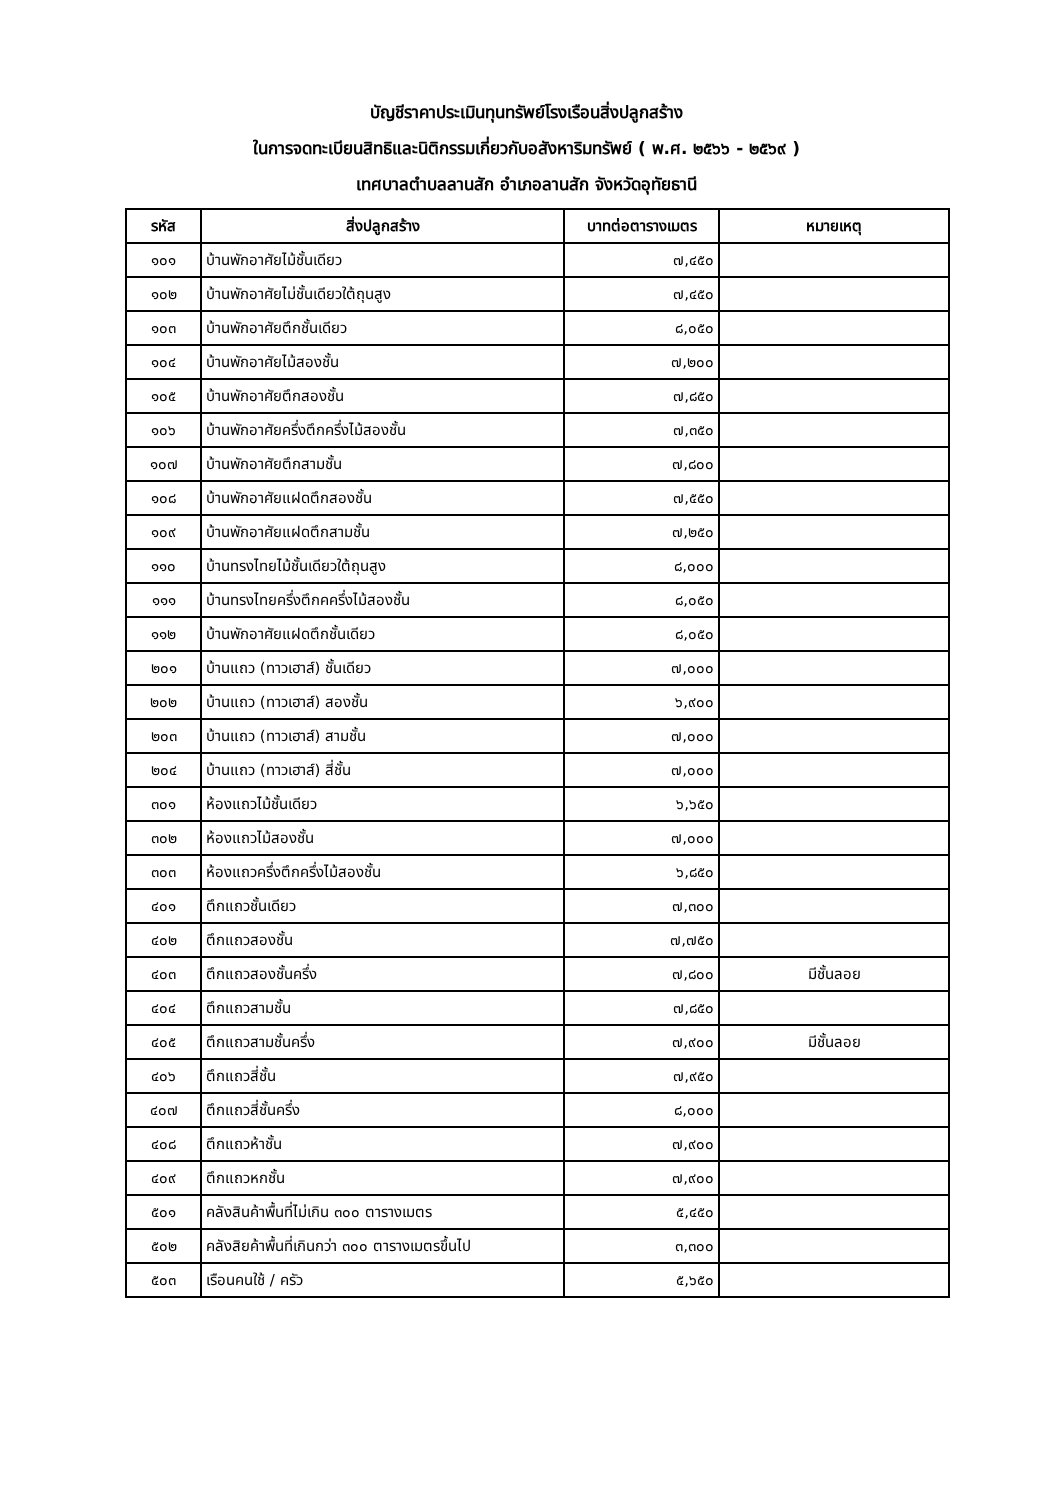บัญชีราคาประเมินทุนทรัพย์โรงเรือนสิ่งปลูกสร้าง
ในการจดทะเบียนสิทธิและนิติกรรมเกี่ยวกับอสังหาริมทรัพย์ ( พ.ศ. ๒๕๖๖ - ๒๕๖๙ )
เทศบาลตำบลลานสัก อำเภอลานสัก จังหวัดอุทัยธานี
| รหัส | สิ่งปลูกสร้าง | บาทต่อตารางเมตร | หมายเหตุ |
| --- | --- | --- | --- |
| ๑๐๑ | บ้านพักอาศัยไม้ชั้นเดียว | ๗,๔๕๐ | |
| ๑๐๒ | บ้านพักอาศัยไม่ชั้นเดียวใต้ถุนสูง | ๗,๔๕๐ | |
| ๑๐๓ | บ้านพักอาศัยตึกชั้นเดียว | ๘,๐๕๐ | |
| ๑๐๔ | บ้านพักอาศัยไม้สองชั้น | ๗,๒๐๐ | |
| ๑๐๕ | บ้านพักอาศัยตึกสองชั้น | ๗,๘๕๐ | |
| ๑๐๖ | บ้านพักอาศัยครึ่งตึกครึ่งไม้สองชั้น | ๗,๓๕๐ | |
| ๑๐๗ | บ้านพักอาศัยตึกสามชั้น | ๗,๘๐๐ | |
| ๑๐๘ | บ้านพักอาศัยแฝดตึกสองชั้น | ๗,๕๕๐ | |
| ๑๐๙ | บ้านพักอาศัยแฝดตึกสามชั้น | ๗,๒๕๐ | |
| ๑๑๐ | บ้านทรงไทยไม้ชั้นเดียวใต้ถุนสูง | ๘,๐๐๐ | |
| ๑๑๑ | บ้านทรงไทยครึ่งตึกคครึ่งไม้สองชั้น | ๘,๐๕๐ | |
| ๑๑๒ | บ้านพักอาศัยแฝดตึกชั้นเดียว | ๘,๐๕๐ | |
| ๒๐๑ | บ้านแถว (ทาวเฮาส์) ชั้นเดียว | ๗,๐๐๐ | |
| ๒๐๒ | บ้านแถว (ทาวเฮาส์) สองชั้น | ๖,๙๐๐ | |
| ๒๐๓ | บ้านแถว (ทาวเฮาส์) สามชั้น | ๗,๐๐๐ | |
| ๒๐๔ | บ้านแถว (ทาวเฮาส์) สี่ชั้น | ๗,๐๐๐ | |
| ๓๐๑ | ห้องแถวไม้ชั้นเดียว | ๖,๖๕๐ | |
| ๓๐๒ | ห้องแถวไม้สองชั้น | ๗,๐๐๐ | |
| ๓๐๓ | ห้องแถวครึ่งตึกครึ่งไม้สองชั้น | ๖,๘๕๐ | |
| ๔๐๑ | ตึกแถวชั้นเดียว | ๗,๓๐๐ | |
| ๔๐๒ | ตึกแถวสองชั้น | ๗,๗๕๐ | |
| ๔๐๓ | ตึกแถวสองชั้นครึ่ง | ๗,๘๐๐ | มีชั้นลอย |
| ๔๐๔ | ตึกแถวสามชั้น | ๗,๘๕๐ | |
| ๔๐๕ | ตึกแถวสามชั้นครึ่ง | ๗,๙๐๐ | มีชั้นลอย |
| ๔๐๖ | ตึกแถวสี่ชั้น | ๗,๙๕๐ | |
| ๔๐๗ | ตึกแถวสี่ชั้นครึ่ง | ๘,๐๐๐ | |
| ๔๐๘ | ตึกแถวห้าชั้น | ๗,๙๐๐ | |
| ๔๐๙ | ตึกแถวหกชั้น | ๗,๙๐๐ | |
| ๕๐๑ | คลังสินค้าพื้นที่ไม่เกิน ๓๐๐ ตารางเมตร | ๕,๔๕๐ | |
| ๕๐๒ | คลังสิยค้าพื้นที่เกินกว่า ๓๐๐ ตารางเมตรขึ้นไป | ๓,๓๐๐ | |
| ๕๐๓ | เรือนคนใช้ / ครัว | ๕,๖๕๐ | |